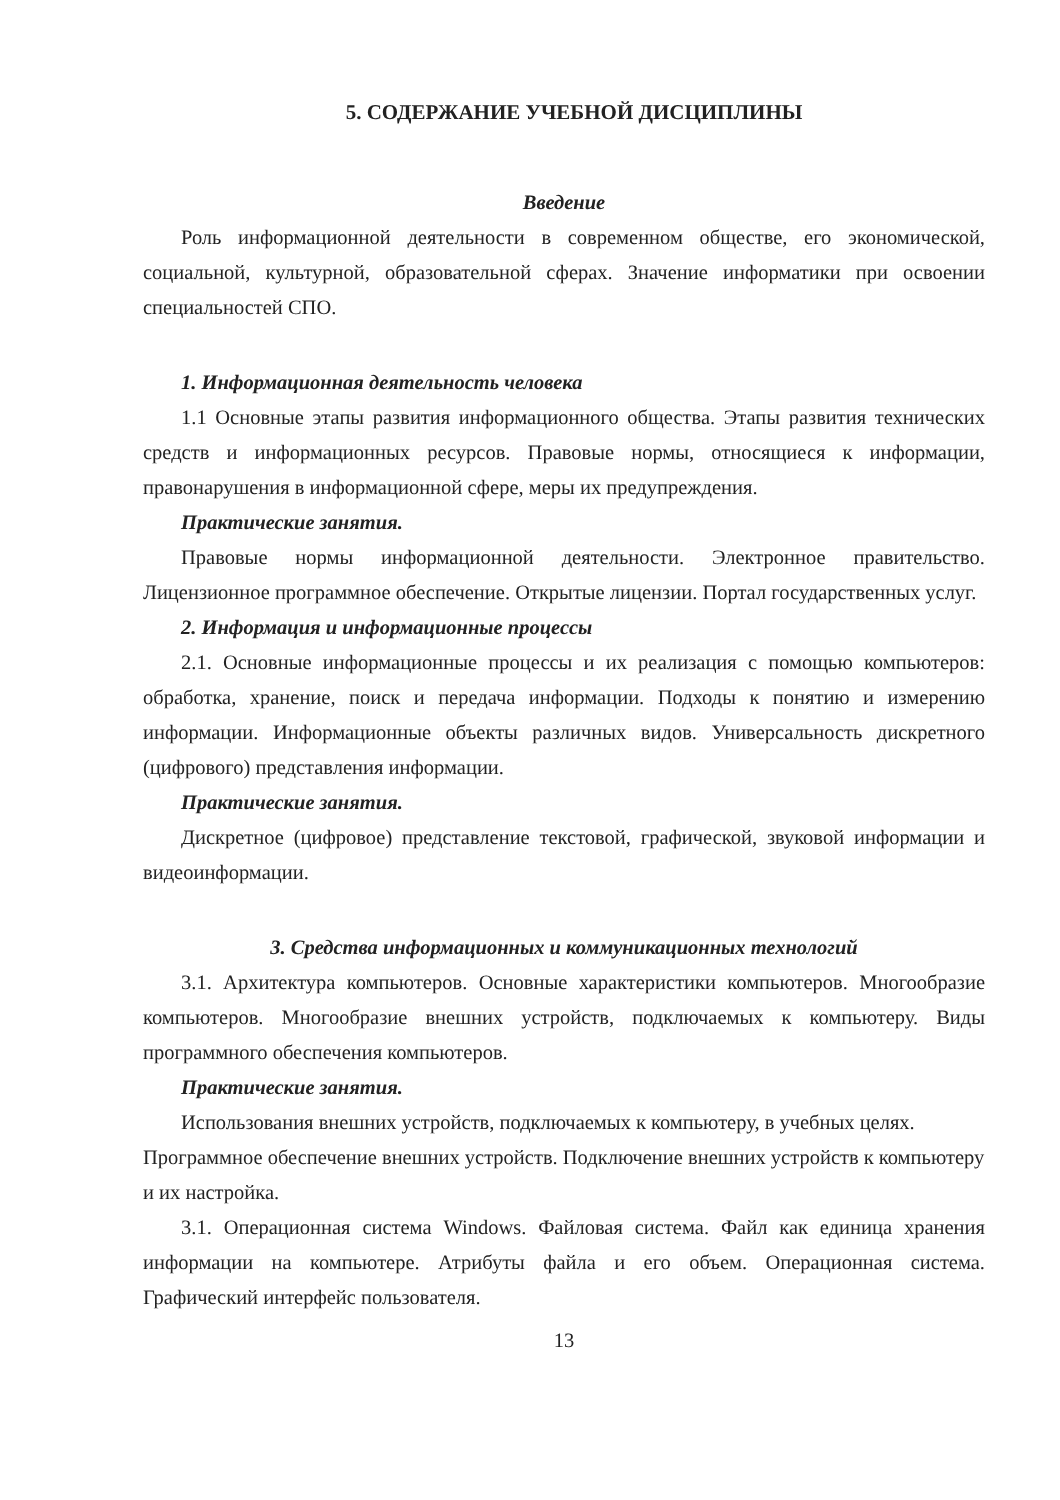5. СОДЕРЖАНИЕ УЧЕБНОЙ ДИСЦИПЛИНЫ
Введение
Роль информационной деятельности в современном обществе, его экономической, социальной, культурной, образовательной сферах. Значение информатики при освоении специальностей СПО.
1. Информационная деятельность человека
1.1 Основные этапы развития информационного общества. Этапы развития технических средств и информационных ресурсов. Правовые нормы, относящиеся к информации, правонарушения в информационной сфере, меры их предупреждения.
Практические занятия.
Правовые нормы информационной деятельности. Электронное правительство. Лицензионное программное обеспечение. Открытые лицензии. Портал государственных услуг.
2. Информация и информационные процессы
2.1. Основные информационные процессы и их реализация с помощью компьютеров: обработка, хранение, поиск и передача информации. Подходы к понятию и измерению информации. Информационные объекты различных видов. Универсальность дискретного (цифрового) представления информации.
Практические занятия.
Дискретное (цифровое) представление текстовой, графической, звуковой информации и видеоинформации.
3. Средства информационных и коммуникационных технологий
3.1. Архитектура компьютеров. Основные характеристики компьютеров. Многообразие компьютеров. Многообразие внешних устройств, подключаемых к компьютеру. Виды программного обеспечения компьютеров.
Практические занятия.
Использования внешних устройств, подключаемых к компьютеру, в учебных целях. Программное обеспечение внешних устройств. Подключение внешних устройств к компьютеру и их настройка.
3.1. Операционная система Windows. Файловая система. Файл как единица хранения информации на компьютере. Атрибуты файла и его объем. Операционная система. Графический интерфейс пользователя.
13